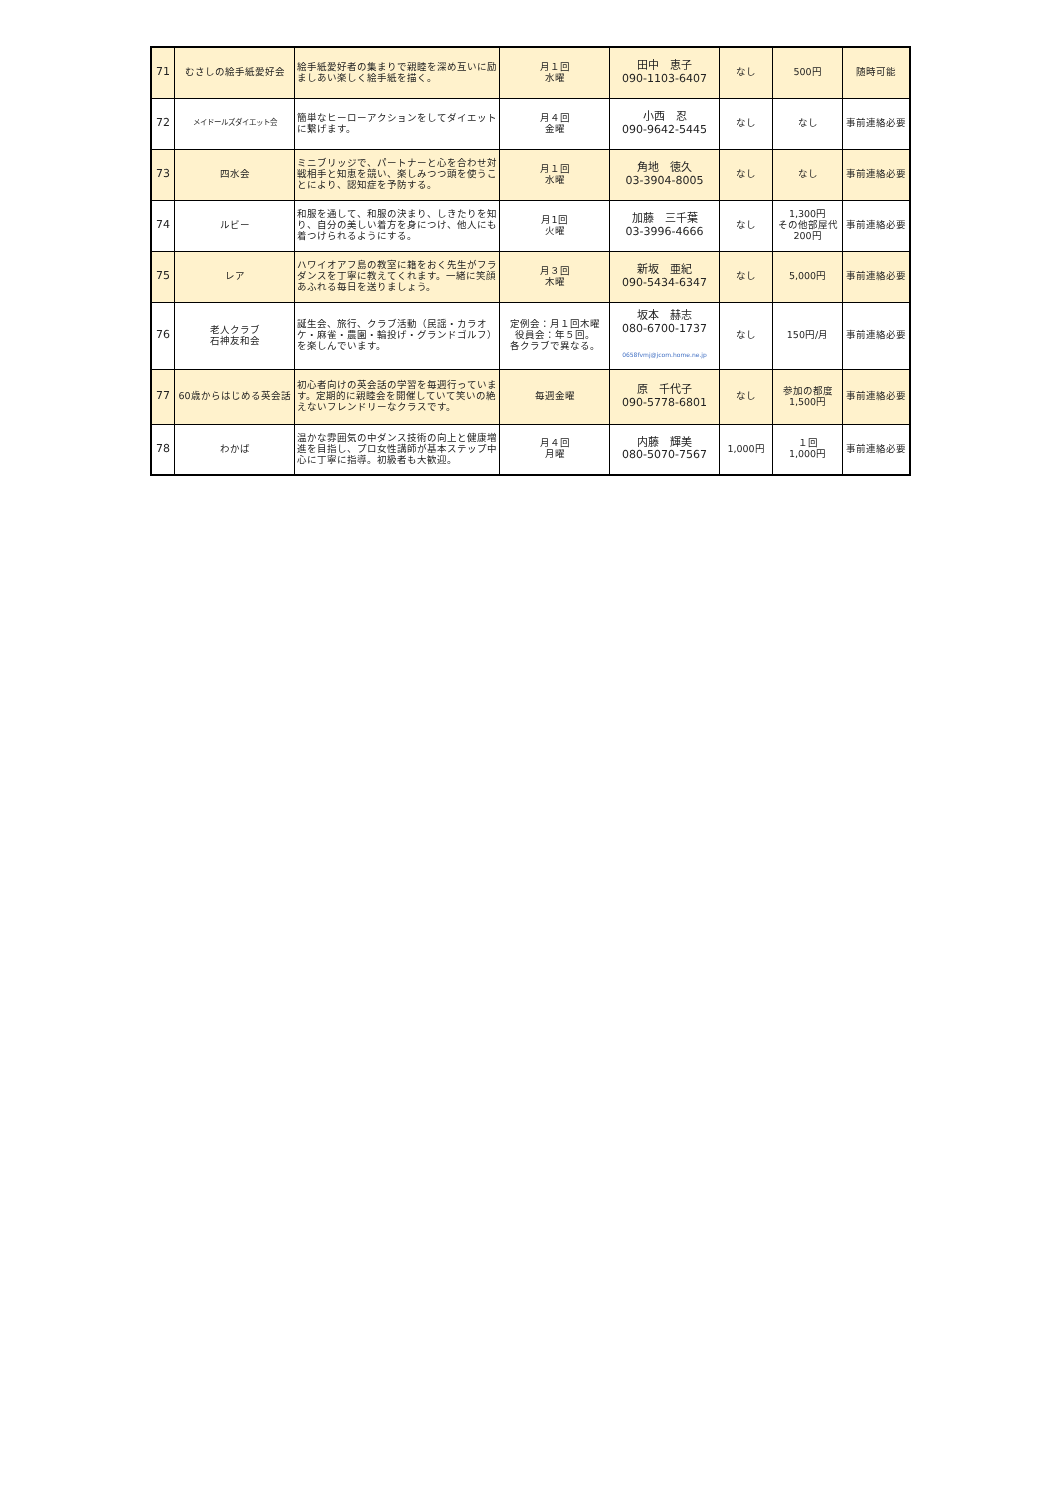| 71 | むさしの絵手紙愛好会 | 絵手紙愛好者の集まりで親睦を深め互いに励ましあい楽しく絵手紙を描く。 | 月１回 水曜 | 田中 恵子 090-1103-6407 | なし | 500円 | 随時可能 |
| 72 | メイドールズダイエット会 | 簡単なヒーローアクションをしてダイエットに繋げます。 | 月４回 金曜 | 小西 忍 090-9642-5445 | なし | なし | 事前連絡必要 |
| 73 | 四水会 | ミニブリッジで、パートナーと心を合わせ対戦相手と知恵を競い、楽しみつつ頭を使うことにより、認知症を予防する。 | 月１回 水曜 | 角地 徳久 03-3904-8005 | なし | なし | 事前連絡必要 |
| 74 | ルビー | 和服を通して、和服の決まり、しきたりを知り、自分の美しい着方を身につけ、他人にも着つけられるようにする。 | 月1回 火曜 | 加藤 三千葉 03-3996-4666 | なし | 1,300円 その他部屋代 200円 | 事前連絡必要 |
| 75 | レア | ハワイオアフ島の教室に籍をおく先生がフラダンスを丁寧に教えてくれます。一緒に笑顔あふれる毎日を送りましょう。 | 月３回 木曜 | 新坂 亜紀 090-5434-6347 | なし | 5,000円 | 事前連絡必要 |
| 76 | 老人クラブ 石神友和会 | 誕生会、旅行、クラブ活動（民謡・カラオケ・麻雀・農園・輪投げ・グランドゴルフ）を楽しんでいます。 | 定例会：月１回木曜 役員会：年５回。 各クラブで異なる。 | 坂本 赫志 080-6700-1737 0658fvmj@jcom.home.ne.jp | なし | 150円/月 | 事前連絡必要 |
| 77 | 60歳からはじめる英会話 | 初心者向けの英会話の学習を毎週行っています。定期的に親睦会を開催していて笑いの絶えないフレンドリーなクラスです。 | 毎週金曜 | 原 千代子 090-5778-6801 | なし | 参加の都度 1,500円 | 事前連絡必要 |
| 78 | わかば | 温かな雰囲気の中ダンス技術の向上と健康増進を目指し、プロ女性講師が基本ステップ中心に丁寧に指導。初級者も大歓迎。 | 月４回 月曜 | 内藤 輝美 080-5070-7567 | 1,000円 | １回 1,000円 | 事前連絡必要 |